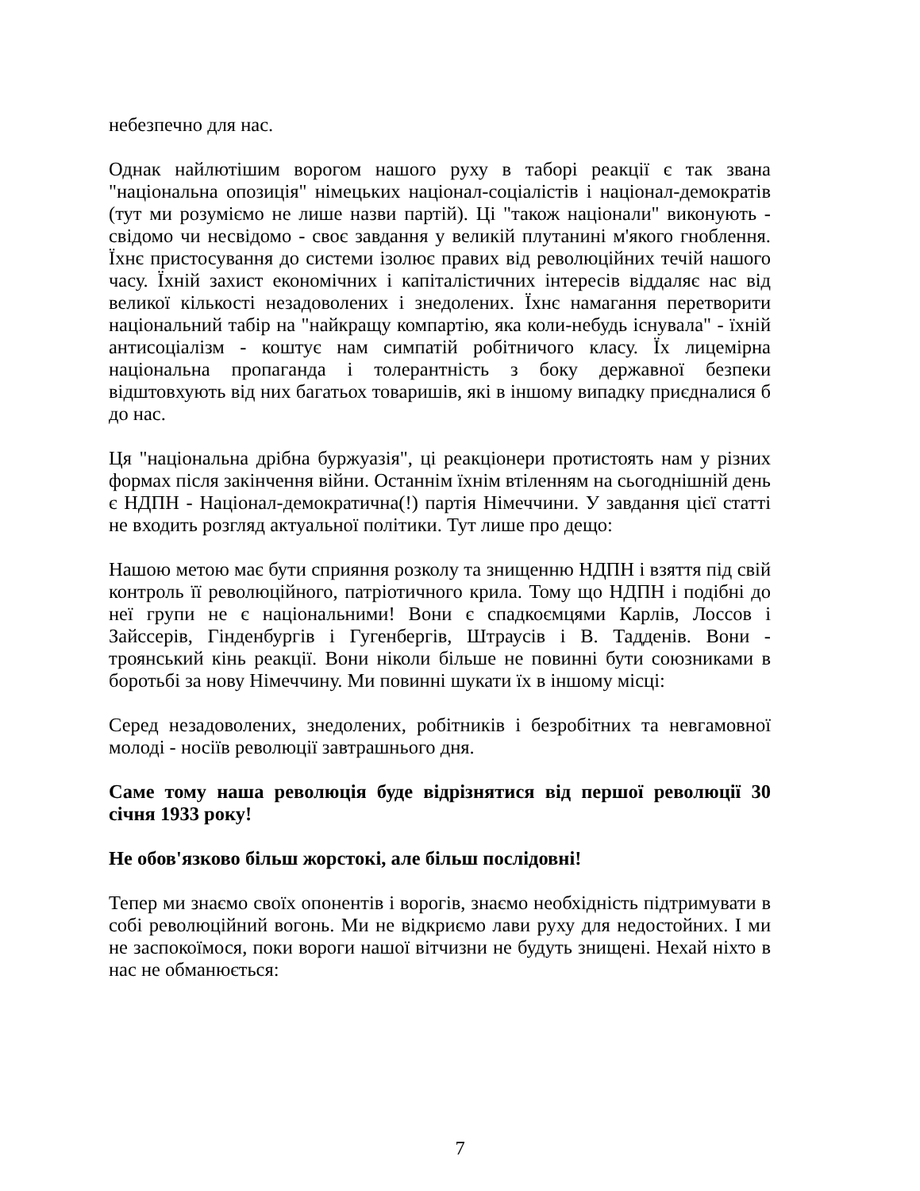небезпечно для нас.
Однак найлютішим ворогом нашого руху в таборі реакції є так звана "національна опозиція" німецьких націонал-соціалістів і націонал-демократів (тут ми розуміємо не лише назви партій). Ці "також націонали" виконують - свідомо чи несвідомо - своє завдання у великій плутанині м'якого гноблення. Їхнє пристосування до системи ізолює правих від революційних течій нашого часу. Їхній захист економічних і капіталістичних інтересів віддаляє нас від великої кількості незадоволених і знедолених. Їхнє намагання перетворити національний табір на "найкращу компартію, яка коли-небудь існувала" - їхній антисоціалізм - коштує нам симпатій робітничого класу. Їх лицемірна національна пропаганда і толерантність з боку державної безпеки відштовхують від них багатьох товаришів, які в іншому випадку приєдналися б до нас.
Ця "національна дрібна буржуазія", ці реакціонери протистоять нам у різних формах після закінчення війни. Останнім їхнім втіленням на сьогоднішній день є НДПН - Націонал-демократична(!) партія Німеччини. У завдання цієї статті не входить розгляд актуальної політики. Тут лише про дещо:
Нашою метою має бути сприяння розколу та знищенню НДПН і взяття під свій контроль її революційного, патріотичного крила. Тому що НДПН і подібні до неї групи не є національними! Вони є спадкоємцями Карлів, Лоссов і Зайссерів, Гінденбургів і Гугенбергів, Штраусів і В. Тадденів. Вони - троянський кінь реакції. Вони ніколи більше не повинні бути союзниками в боротьбі за нову Німеччину. Ми повинні шукати їх в іншому місці:
Серед незадоволених, знедолених, робітників і безробітних та невгамовної молоді - носіїв революції завтрашнього дня.
Саме тому наша революція буде відрізнятися від першої революції 30 січня 1933 року!
Не обов'язково більш жорстокі, але більш послідовні!
Тепер ми знаємо своїх опонентів і ворогів, знаємо необхідність підтримувати в собі революційний вогонь. Ми не відкриємо лави руху для недостойних. І ми не заспокоїмося, поки вороги нашої вітчизни не будуть знищені. Нехай ніхто в нас не обманюється:
7